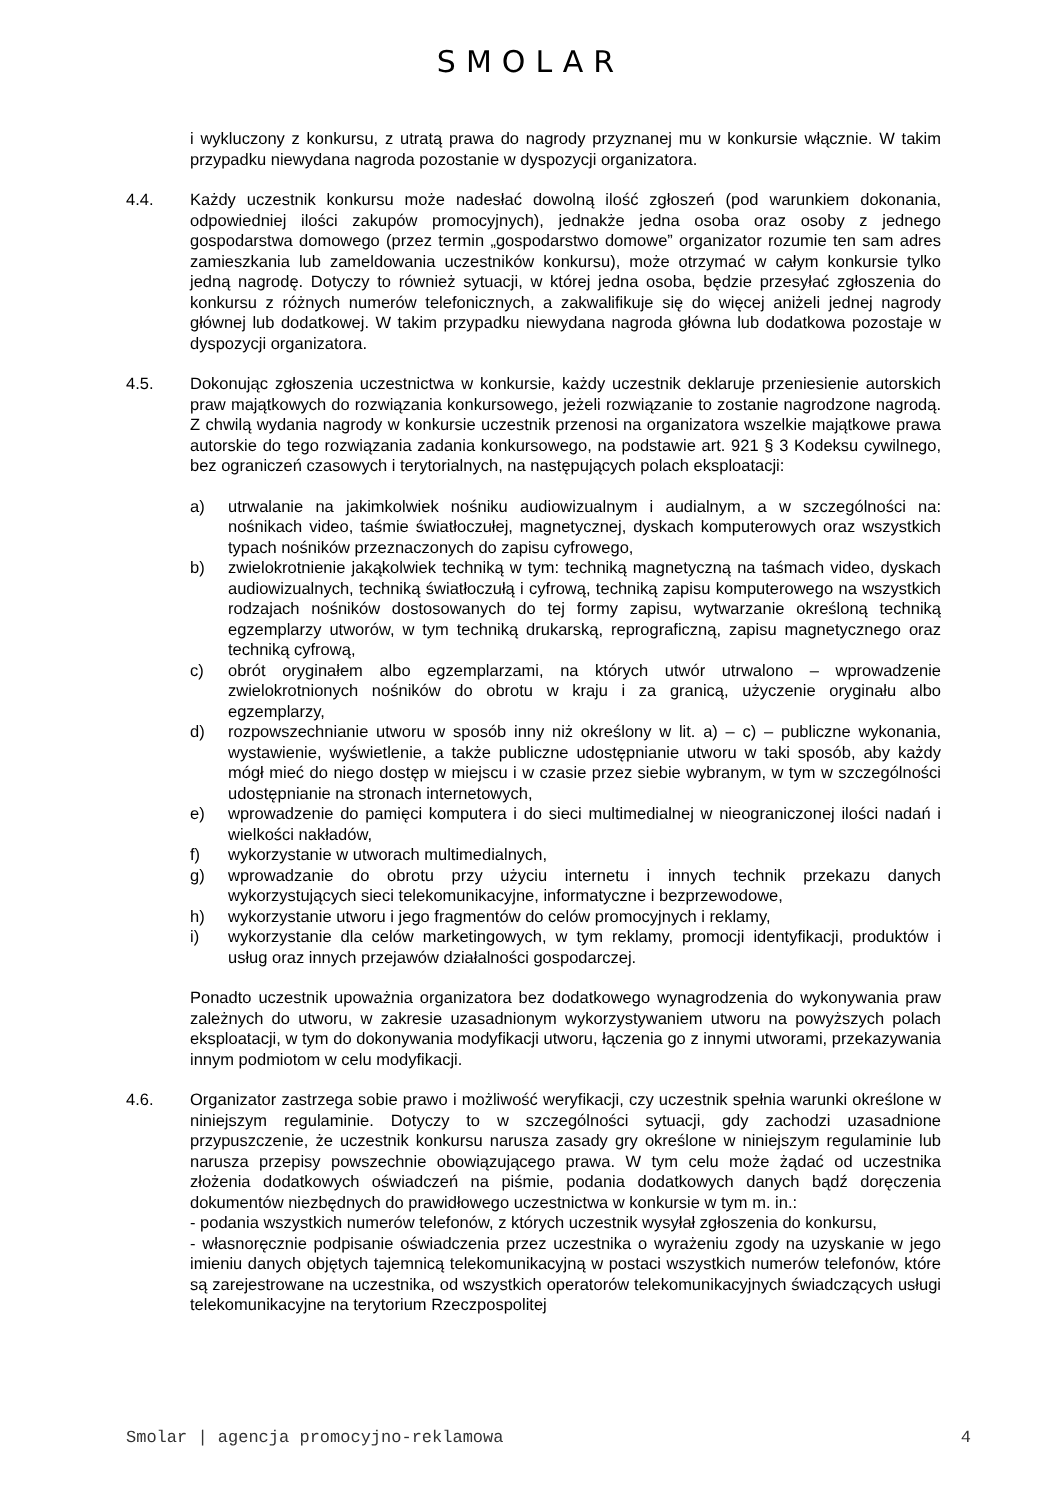SMOLAR
i wykluczony z konkursu, z utratą prawa do nagrody przyznanej mu w konkursie włącznie. W takim przypadku niewydana nagroda pozostanie w dyspozycji organizatora.
4.4. Każdy uczestnik konkursu może nadesłać dowolną ilość zgłoszeń (pod warunkiem dokonania, odpowiedniej ilości zakupów promocyjnych), jednakże jedna osoba oraz osoby z jednego gospodarstwa domowego (przez termin „gospodarstwo domowe” organizator rozumie ten sam adres zamieszkania lub zameldowania uczestników konkursu), może otrzymać w całym konkursie tylko jedną nagrodę. Dotyczy to również sytuacji, w której jedna osoba, będzie przesyłać zgłoszenia do konkursu z różnych numerów telefonicznych, a zakwalifikuje się do więcej aniżeli jednej nagrody głównej lub dodatkowej. W takim przypadku niewydana nagroda główna lub dodatkowa pozostaje w dyspozycji organizatora.
4.5. Dokonując zgłoszenia uczestnictwa w konkursie, każdy uczestnik deklaruje przeniesienie autorskich praw majątkowych do rozwiązania konkursowego, jeżeli rozwiązanie to zostanie nagrodzone nagrodą. Z chwilą wydania nagrody w konkursie uczestnik przenosi na organizatora wszelkie majątkowe prawa autorskie do tego rozwiązania zadania konkursowego, na podstawie art. 921 § 3 Kodeksu cywilnego, bez ograniczeń czasowych i terytorialnych, na następujących polach eksploatacji:
a) utrwalanie na jakimkolwiek nośniku audiowizualnym i audialnym, a w szczególności na: nośnikach video, taśmie światłoczułej, magnetycznej, dyskach komputerowych oraz wszystkich typach nośników przeznaczonych do zapisu cyfrowego,
b) zwielokrotnienie jakąkolwiek techniką w tym: techniką magnetyczną na taśmach video, dyskach audiowizualnych, techniką światłoczułą i cyfrową, techniką zapisu komputerowego na wszystkich rodzajach nośników dostosowanych do tej formy zapisu, wytwarzanie określoną techniką egzemplarzy utworów, w tym techniką drukarską, reprograficzną, zapisu magnetycznego oraz techniką cyfrową,
c) obrót oryginałem albo egzemplarzami, na których utwór utrwalono – wprowadzenie zwielokrotnionych nośników do obrotu w kraju i za granicą, użyczenie oryginału albo egzemplarzy,
d) rozpowszechnianie utworu w sposób inny niż określony w lit. a) – c) – publiczne wykonania, wystawienie, wyświetlenie, a także publiczne udostępnianie utworu w taki sposób, aby każdy mógł mieć do niego dostęp w miejscu i w czasie przez siebie wybranym, w tym w szczególności udostępnianie na stronach internetowych,
e) wprowadzenie do pamięci komputera i do sieci multimedialnej w nieograniczonej ilości nadań i wielkości nakładów,
f) wykorzystanie w utworach multimedialnych,
g) wprowadzanie do obrotu przy użyciu internetu i innych technik przekazu danych wykorzystujących sieci telekomunikacyjne, informatyczne i bezprzewodowe,
h) wykorzystanie utworu i jego fragmentów do celów promocyjnych i reklamy,
i) wykorzystanie dla celów marketingowych, w tym reklamy, promocji identyfikacji, produktów i usług oraz innych przejawów działalności gospodarczej.
Ponadto uczestnik upoważnia organizatora bez dodatkowego wynagrodzenia do wykonywania praw zależnych do utworu, w zakresie uzasadnionym wykorzystywaniem utworu na powyższych polach eksploatacji, w tym do dokonywania modyfikacji utworu, łączenia go z innymi utworami, przekazywania innym podmiotom w celu modyfikacji.
4.6. Organizator zastrzega sobie prawo i możliwość weryfikacji, czy uczestnik spełnia warunki określone w niniejszym regulaminie. Dotyczy to w szczególności sytuacji, gdy zachodzi uzasadnione przypuszczenie, że uczestnik konkursu narusza zasady gry określone w niniejszym regulaminie lub narusza przepisy powszechnie obowiązującego prawa. W tym celu może żądać od uczestnika złożenia dodatkowych oświadczeń na piśmie, podania dodatkowych danych bądź doręczenia dokumentów niezbędnych do prawidłowego uczestnictwa w konkursie w tym m. in.:
- podania wszystkich numerów telefonów, z których uczestnik wysyłał zgłoszenia do konkursu,
- własnoręcznie podpisanie oświadczenia przez uczestnika o wyrażeniu zgody na uzyskanie w jego imieniu danych objętych tajemnicą telekomunikacyjną w postaci wszystkich numerów telefonów, które są zarejestrowane na uczestnika, od wszystkich operatorów telekomunikacyjnych świadczących usługi telekomunikacyjne na terytorium Rzeczpospolitej
Smolar | agencja promocyjno-reklamowa 4